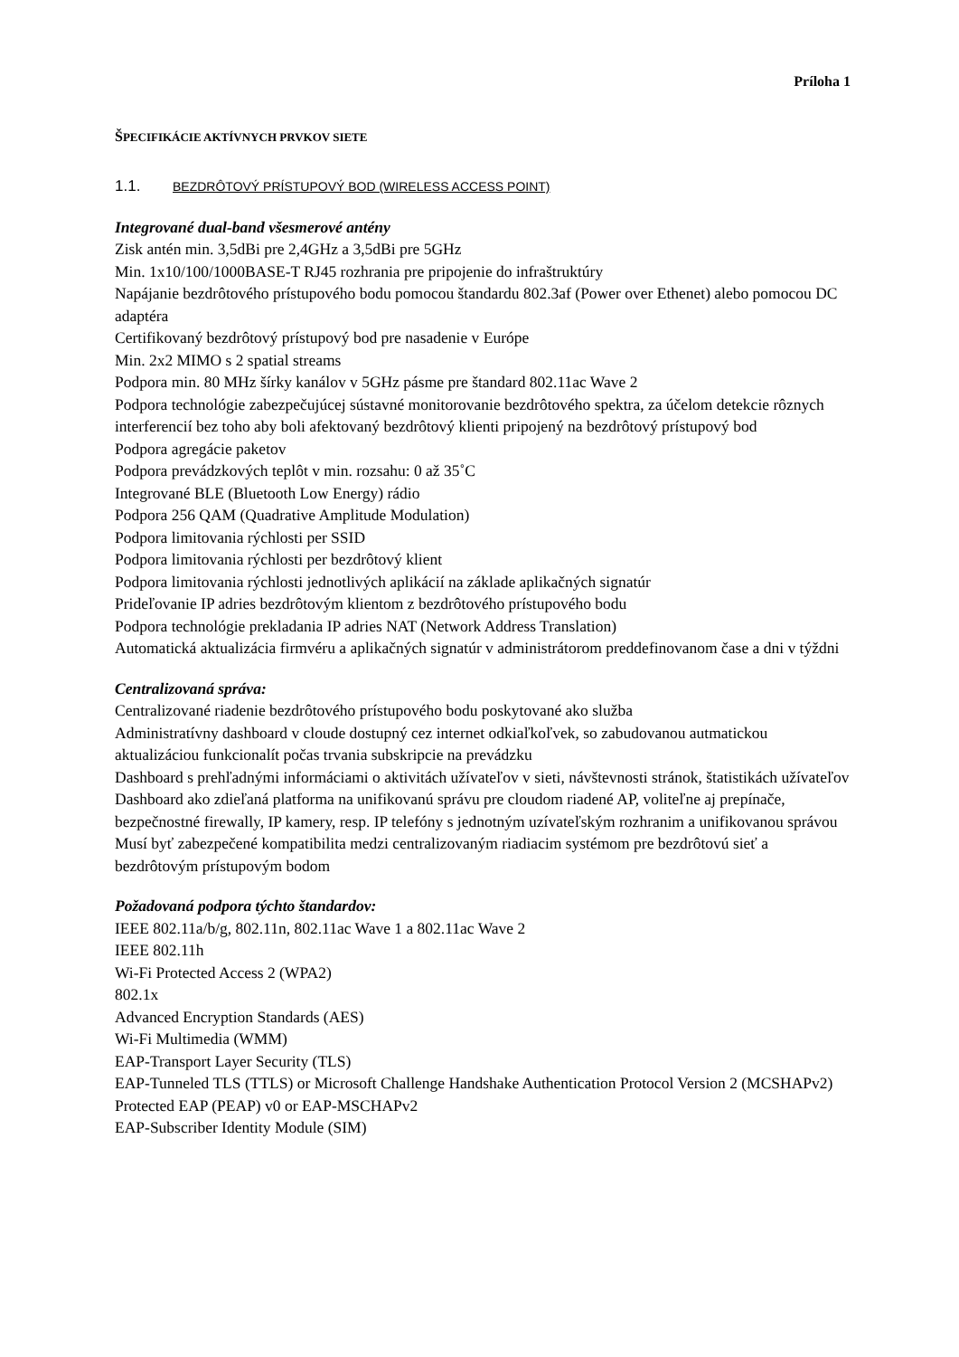Príloha 1
ŠPECIFIKÁCIE AKTÍVNYCH PRVKOV SIETE
1.1. BEZDRÔTOVÝ PRÍSTUPOVÝ BOD (WIRELESS ACCESS POINT)
Integrované dual-band všesmerové antény
Zisk antén min. 3,5dBi pre 2,4GHz a 3,5dBi pre 5GHz
Min. 1x10/100/1000BASE-T RJ45 rozhrania pre pripojenie do infraštruktúry
Napájanie bezdrôtového prístupového bodu pomocou štandardu 802.3af (Power over Ethenet) alebo pomocou DC adaptéra
Certifikovaný bezdrôtový prístupový bod pre nasadenie v Európe
Min. 2x2 MIMO s 2 spatial streams
Podpora min. 80 MHz šírky kanálov v 5GHz pásme pre štandard 802.11ac Wave 2
Podpora technológie zabezpečujúcej sústavné monitorovanie bezdrôtového spektra, za účelom detekcie rôznych interferencií bez toho aby boli afektovaný bezdrôtový klienti pripojený na bezdrôtový prístupový bod
Podpora agregácie paketov
Podpora prevádzkových teplôt v min. rozsahu: 0 až 35˚C
Integrované BLE (Bluetooth Low Energy) rádio
Podpora 256 QAM (Quadrative Amplitude Modulation)
Podpora limitovania rýchlosti per SSID
Podpora limitovania rýchlosti per bezdrôtový klient
Podpora limitovania rýchlosti jednotlivých aplikácií na základe aplikačných signatúr
Prideľovanie IP adries bezdrôtovým klientom z bezdrôtového prístupového bodu
Podpora technológie prekladania IP adries NAT (Network Address Translation)
Automatická aktualizácia firmvéru a aplikačných signatúr v administrátorom preddefinovanom čase a dni v týždni
Centralizovaná správa:
Centralizované riadenie bezdrôtového prístupového bodu poskytované ako služba
Administratívny dashboard v cloude dostupný cez internet odkiaľkoľvek, so zabudovanou autmatickou aktualizáciou funkcionalít počas trvania subskripcie na prevádzku
Dashboard s prehľadnými informáciami o aktivitách užívateľov v sieti, návštevnosti stránok, štatistikách užívateľov
Dashboard ako zdieľaná platforma na unifikovanú správu pre cloudom riadené AP, voliteľne aj prepínače, bezpečnostné firewally, IP kamery, resp. IP telefóny s jednotným uzívateľským rozhranim a unifikovanou správou
Musí byť zabezpečené kompatibilita medzi centralizovaným riadiacim systémom pre bezdrôtovú sieť a bezdrôtovým prístupovým bodom
Požadovaná podpora týchto štandardov:
IEEE 802.11a/b/g, 802.11n, 802.11ac Wave 1 a 802.11ac Wave 2
IEEE 802.11h
Wi-Fi Protected Access 2 (WPA2)
802.1x
Advanced Encryption Standards (AES)
Wi-Fi Multimedia (WMM)
EAP-Transport Layer Security (TLS)
EAP-Tunneled TLS (TTLS) or Microsoft Challenge Handshake Authentication Protocol Version 2 (MCSHAPv2)
Protected EAP (PEAP) v0 or EAP-MSCHAPv2
EAP-Subscriber Identity Module (SIM)